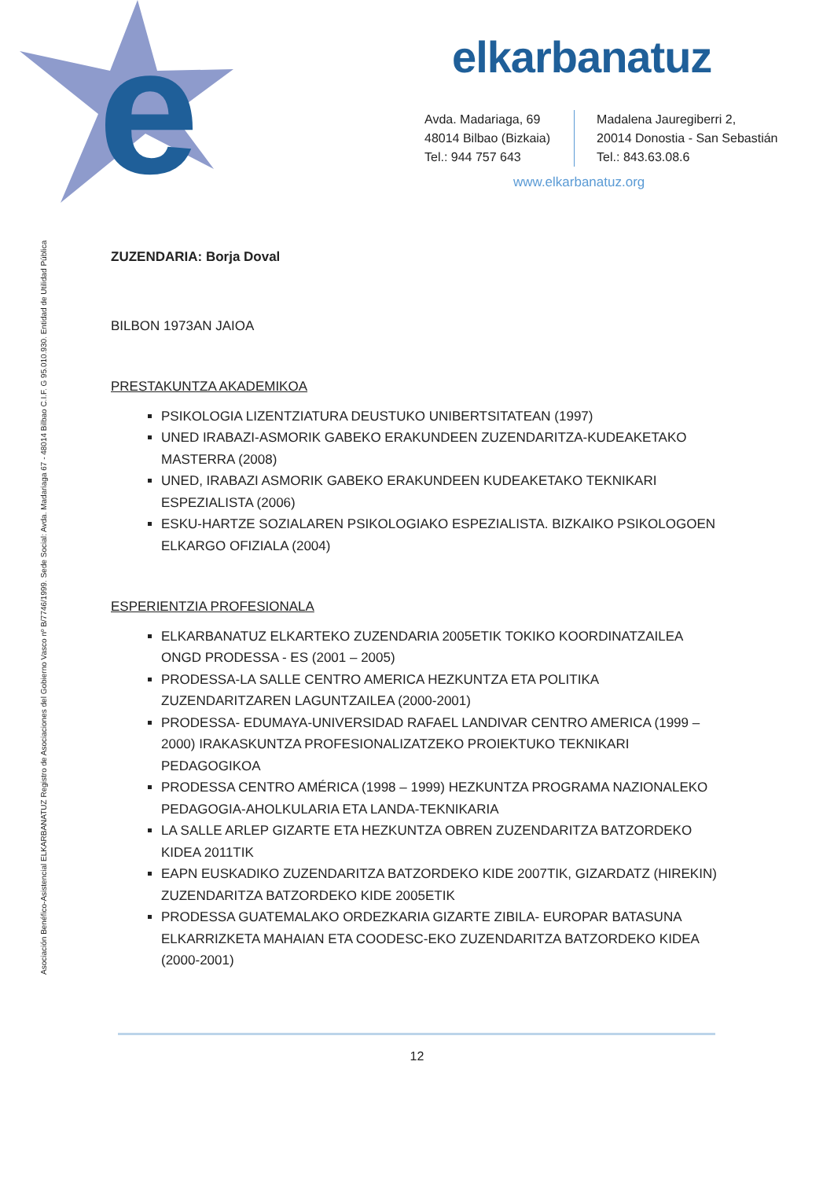e
elkarbanatuz
Avda. Madariaga, 69
48014 Bilbao (Bizkaia)
Tel.: 944 757 643
Madalena Jauregiberri 2,
20014 Donostia - San Sebastián
Tel.: 843.63.08.6
www.elkarbanatuz.org
Asociación Benéfico-Asistencial ELKARBANATUZ Registro de Asociaciones del Gobierno Vasco nº B/7746/1999. Sede Social: Avda. Madariaga 67 - 48014 Bilbao C.I.F. G 95.010.930. Entidad de Utilidad Pública
ZUZENDARIA: Borja Doval
BILBON 1973AN JAIOA
PRESTAKUNTZA AKADEMIKOA
PSIKOLOGIA LIZENTZIATURA DEUSTUKO UNIBERTSITATEAN (1997)
UNED IRABAZI-ASMORIK GABEKO ERAKUNDEEN ZUZENDARITZA-KUDEAKETAKO MASTERRA (2008)
UNED, IRABAZI ASMORIK GABEKO ERAKUNDEEN KUDEAKETAKO TEKNIKARI ESPEZIALISTA (2006)
ESKU-HARTZE SOZIALAREN PSIKOLOGIAKO ESPEZIALISTA. BIZKAIKO PSIKOLOGOEN ELKARGO OFIZIALA (2004)
ESPERIENTZIA PROFESIONALA
ELKARBANATUZ ELKARTEKO ZUZENDARIA 2005ETIK TOKIKO KOORDINATZAILEA ONGD PRODESSA - ES (2001 – 2005)
PRODESSA-LA SALLE CENTRO AMERICA HEZKUNTZA ETA POLITIKA ZUZENDARITZAREN LAGUNTZAILEA (2000-2001)
PRODESSA- EDUMAYA-UNIVERSIDAD RAFAEL LANDIVAR CENTRO AMERICA (1999 – 2000) IRAKASKUNTZA PROFESIONALIZATZEKO PROIEKTUKO TEKNIKARI PEDAGOGIKOA
PRODESSA CENTRO AMÉRICA (1998 – 1999) HEZKUNTZA PROGRAMA NAZIONALEKO PEDAGOGIA-AHOLKULARIA ETA LANDA-TEKNIKARIA
LA SALLE ARLEP GIZARTE ETA HEZKUNTZA OBREN ZUZENDARITZA BATZORDEKO KIDEA 2011TIK
EAPN EUSKADIKO ZUZENDARITZA BATZORDEKO KIDE 2007TIK, GIZARDATZ (HIREKIN) ZUZENDARITZA BATZORDEKO KIDE 2005ETIK
PRODESSA GUATEMALAKO ORDEZKARIA GIZARTE ZIBILA- EUROPAR BATASUNA ELKARRIZKETA MAHAIAN ETA COODESC-EKO ZUZENDARITZA BATZORDEKO KIDEA (2000-2001)
12